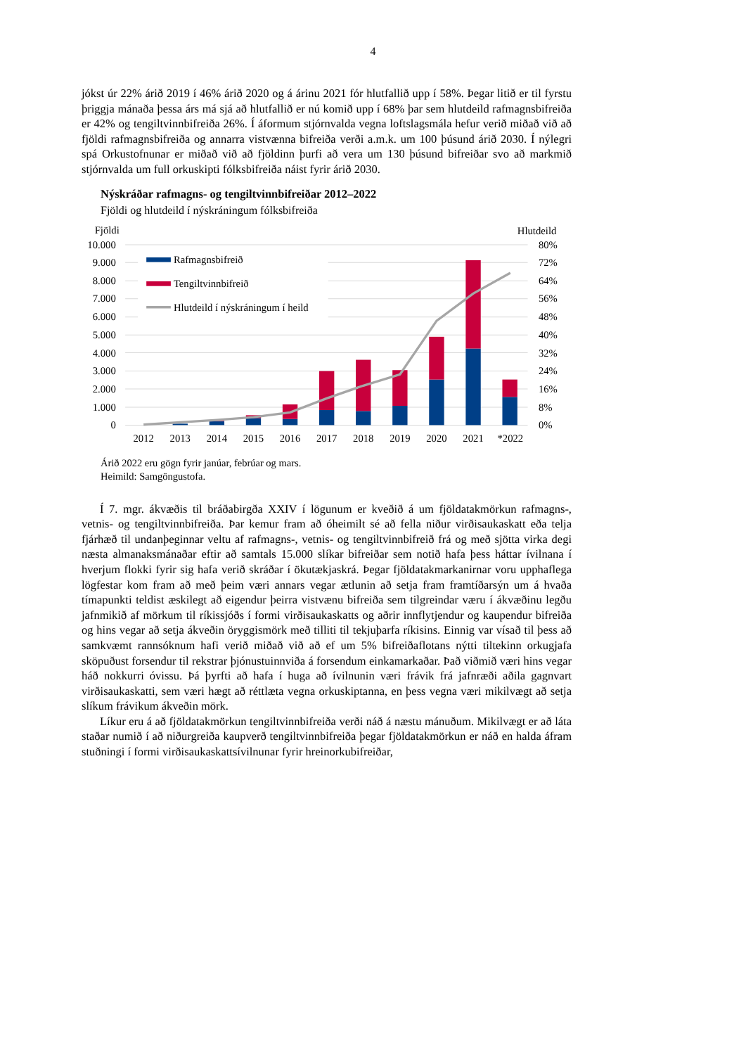4
jókst úr 22% árið 2019 í 46% árið 2020 og á árinu 2021 fór hlutfallið upp í 58%. Þegar litið er til fyrstu þriggja mánaða þessa árs má sjá að hlutfallið er nú komið upp í 68% þar sem hlutdeild rafmagnsbifreiða er 42% og tengiltvinnbifreiða 26%. Í áformum stjórnvalda vegna loftslagsmála hefur verið miðað við að fjöldi rafmagnsbifreiða og annarra vistvænna bifreiða verði a.m.k. um 100 þúsund árið 2030. Í nýlegri spá Orkustofnunar er miðað við að fjöldinn þurfi að vera um 130 þúsund bifreiðar svo að markmið stjórnvalda um full orkuskipti fólks­bifreiða náist fyrir árið 2030.
Nýskráðar rafmagns- og tengiltvinnbifreiðar 2012–2022
Fjöldi og hlutdeild í nýskráningum fólksbifreiða
Rafmagnsbifreið
Tengiltvinnbifreið
Hlutdeild í nýskráningum í heild
Fjöldi
Hlutdeild
10.000
9.000
8.000
7.000
6.000
5.000
4.000
3.000
2.000
1.000
0
80%
72%
64%
56%
48%
40%
32%
24%
16%
8%
0%
2012
2013
2014
2015
2016
2017
2018
2019
2020
2021
*2022
Árið 2022 eru gögn fyrir janúar, febrúar og mars.
Heimild: Samgöngustofa.
Í 7. mgr. ákvæðis til bráðabirgða XXIV í lögunum er kveðið á um fjöldatakmörkun raf­magns-, vetnis- og tengiltvinnbifreiða. Þar kemur fram að óheimilt sé að fella niður virðis­aukaskatt eða telja fjárhæð til undanþeginnar veltu af rafmagns-, vetnis- og tengiltvinnbifreið frá og með sjötta virka degi næsta almanaksmánaðar eftir að samtals 15.000 slíkar bifreiðar sem notið hafa þess háttar ívilnana í hverjum flokki fyrir sig hafa verið skráðar í ökutækjaskrá. Þegar fjöldatakmarkanirnar voru upphaflega lögfestar kom fram að með þeim væri annars vegar ætlunin að setja fram framtíðarsýn um á hvaða tímapunkti teldist æskilegt að eigendur þeirra vistvænu bifreiða sem tilgreindar væru í ákvæðinu legðu jafnmikið af mörkum til ríkis­sjóðs í formi virðisaukaskatts og aðrir innflytjendur og kaupendur bifreiða og hins vegar að setja ákveðin öryggismörk með tilliti til tekjuþarfa ríkisins. Einnig var vísað til þess að samkvæmt rannsóknum hafi verið miðað við að ef um 5% bifreiðaflotans nýtti tiltekinn orku­gjafa sköpuðust forsendur til rekstrar þjónustuinnviða á forsendum einkamarkaðar. Það við­mið væri hins vegar háð nokkurri óvissu. Þá þyrfti að hafa í huga að ívilnunin væri frávik frá jafnræði aðila gagnvart virðisaukaskatti, sem væri hægt að réttlæta vegna orkuskiptanna, en þess vegna væri mikilvægt að setja slíkum frávikum ákveðin mörk.
Líkur eru á að fjöldatakmörkun tengiltvinnbifreiða verði náð á næstu mánuðum. Mikilvægt er að láta staðar numið í að niðurgreiða kaupverð tengiltvinnbifreiða þegar fjöldatakmörkun er náð en halda áfram stuðningi í formi virðisaukaskattsívilnunar fyrir hreinorkubifreiðar,